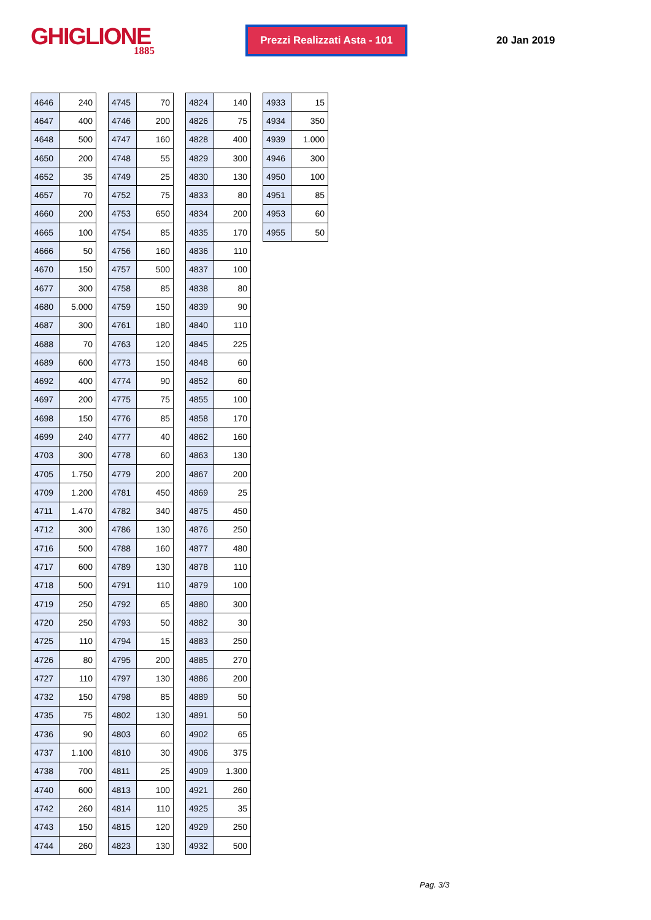GHIGLIONE
1885
Prezzi Realizzati Asta - 101
20 Jan 2019
| 4646 | 240 |
| 4647 | 400 |
| 4648 | 500 |
| 4650 | 200 |
| 4652 | 35 |
| 4657 | 70 |
| 4660 | 200 |
| 4665 | 100 |
| 4666 | 50 |
| 4670 | 150 |
| 4677 | 300 |
| 4680 | 5.000 |
| 4687 | 300 |
| 4688 | 70 |
| 4689 | 600 |
| 4692 | 400 |
| 4697 | 200 |
| 4698 | 150 |
| 4699 | 240 |
| 4703 | 300 |
| 4705 | 1.750 |
| 4709 | 1.200 |
| 4711 | 1.470 |
| 4712 | 300 |
| 4716 | 500 |
| 4717 | 600 |
| 4718 | 500 |
| 4719 | 250 |
| 4720 | 250 |
| 4725 | 110 |
| 4726 | 80 |
| 4727 | 110 |
| 4732 | 150 |
| 4735 | 75 |
| 4736 | 90 |
| 4737 | 1.100 |
| 4738 | 700 |
| 4740 | 600 |
| 4742 | 260 |
| 4743 | 150 |
| 4744 | 260 |
| 4745 | 70 |
| 4746 | 200 |
| 4747 | 160 |
| 4748 | 55 |
| 4749 | 25 |
| 4752 | 75 |
| 4753 | 650 |
| 4754 | 85 |
| 4756 | 160 |
| 4757 | 500 |
| 4758 | 85 |
| 4759 | 150 |
| 4761 | 180 |
| 4763 | 120 |
| 4773 | 150 |
| 4774 | 90 |
| 4775 | 75 |
| 4776 | 85 |
| 4777 | 40 |
| 4778 | 60 |
| 4779 | 200 |
| 4781 | 450 |
| 4782 | 340 |
| 4786 | 130 |
| 4788 | 160 |
| 4789 | 130 |
| 4791 | 110 |
| 4792 | 65 |
| 4793 | 50 |
| 4794 | 15 |
| 4795 | 200 |
| 4797 | 130 |
| 4798 | 85 |
| 4802 | 130 |
| 4803 | 60 |
| 4810 | 30 |
| 4811 | 25 |
| 4813 | 100 |
| 4814 | 110 |
| 4815 | 120 |
| 4823 | 130 |
| 4824 | 140 |
| 4826 | 75 |
| 4828 | 400 |
| 4829 | 300 |
| 4830 | 130 |
| 4833 | 80 |
| 4834 | 200 |
| 4835 | 170 |
| 4836 | 110 |
| 4837 | 100 |
| 4838 | 80 |
| 4839 | 90 |
| 4840 | 110 |
| 4845 | 225 |
| 4848 | 60 |
| 4852 | 60 |
| 4855 | 100 |
| 4858 | 170 |
| 4862 | 160 |
| 4863 | 130 |
| 4867 | 200 |
| 4869 | 25 |
| 4875 | 450 |
| 4876 | 250 |
| 4877 | 480 |
| 4878 | 110 |
| 4879 | 100 |
| 4880 | 300 |
| 4882 | 30 |
| 4883 | 250 |
| 4885 | 270 |
| 4886 | 200 |
| 4889 | 50 |
| 4891 | 50 |
| 4902 | 65 |
| 4906 | 375 |
| 4909 | 1.300 |
| 4921 | 260 |
| 4925 | 35 |
| 4929 | 250 |
| 4932 | 500 |
| 4933 | 15 |
| 4934 | 350 |
| 4939 | 1.000 |
| 4946 | 300 |
| 4950 | 100 |
| 4951 | 85 |
| 4953 | 60 |
| 4955 | 50 |
Pag. 3/3